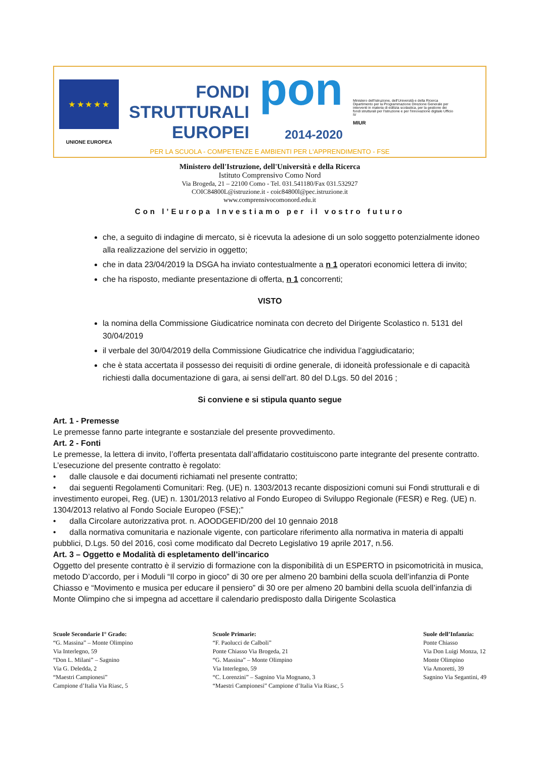★ ★ ★ ★ ★
UNIONE EUROPEA
FONDI
STRUTTURALI
EUROPEI
pon
2014-2020
Ministero dell'Istruzione, dell'Università e della Ricerca Dipartimento per la Programmazione Direzione Generale per interventi in materia di edilizia scolastica, per la gestione dei fondi strutturali per l'istruzione e per l'innovazione digitale Ufficio IV
MIUR
PER LA SCUOLA - COMPETENZE E AMBIENTI PER L'APPRENDIMENTO - FSE
Ministero dell'Istruzione, dell'Università e della Ricerca
Istituto Comprensivo Como Nord
Via Brogeda, 21 – 22100 Como - Tel. 031.541180/Fax 031.532927
COIC84800L@istruzione.it - coic84800l@pec.istruzione.it
www.comprensivocomonord.edu.it
Con l’Europa Investiamo per il vostro futuro
che, a seguito di indagine di mercato, si è ricevuta la adesione di un solo soggetto potenzialmente idoneo alla realizzazione del servizio in oggetto;
che in data 23/04/2019 la DSGA ha inviato contestualmente a n 1 operatori economici lettera di invito;
che ha risposto, mediante presentazione di offerta, n 1 concorrenti;
VISTO
la nomina della Commissione Giudicatrice nominata con decreto del Dirigente Scolastico n. 5131 del 30/04/2019
il verbale del 30/04/2019 della Commissione Giudicatrice che individua l’aggiudicatario;
che è stata accertata il possesso dei requisiti di ordine generale, di idoneità professionale e di capacità richiesti dalla documentazione di gara, ai sensi dell’art. 80 del D.Lgs. 50 del 2016 ;
Si conviene e si stipula quanto segue
Art. 1 - Premesse
Le premesse fanno parte integrante e sostanziale del presente provvedimento.
Art. 2 - Fonti
Le premesse, la lettera di invito, l’offerta presentata dall’affidatario costituiscono parte integrante del presente contratto.
L’esecuzione del presente contratto è regolato:
• dalle clausole e dai documenti richiamati nel presente contratto;
• dai seguenti Regolamenti Comunitari: Reg. (UE) n. 1303/2013 recante disposizioni comuni sui Fondi strutturali e di investimento europei, Reg. (UE) n. 1301/2013 relativo al Fondo Europeo di Sviluppo Regionale (FESR) e Reg. (UE) n. 1304/2013 relativo al Fondo Sociale Europeo (FSE);”
• dalla Circolare autorizzativa prot. n. AOODGEFID/200 del 10 gennaio 2018
• dalla normativa comunitaria e nazionale vigente, con particolare riferimento alla normativa in materia di appalti pubblici, D.Lgs. 50 del 2016, così come modificato dal Decreto Legislativo 19 aprile 2017, n.56.
Art. 3 – Oggetto e Modalità di espletamento dell’incarico
Oggetto del presente contratto è il servizio di formazione con la disponibilità di un ESPERTO in psicomotricità in musica, metodo D’accordo, per i Moduli “Il corpo in gioco” di 30 ore per almeno 20 bambini della scuola dell’infanzia di Ponte Chiasso e “Movimento e musica per educare il pensiero” di 30 ore per almeno 20 bambini della scuola dell’infanzia di Monte Olimpino che si impegna ad accettare il calendario predisposto dalla Dirigente Scolastica
Scuole Secondarie I° Grado:
“G. Massina” – Monte Olimpino
Via Interlegno, 59
“Don L. Milani” – Sagnino
Via G. Deledda, 2
“Maestri Campionesi”
Campione d’Italia Via Riasc, 5
Scuole Primarie:
“F. Paolucci de Calboli”
Ponte Chiasso Via Brogeda, 21
“G. Massina” – Monte Olimpino
Via Interlegno, 59
“C. Lorenzini” – Sagnino Via Mognano, 3
“Maestri Campionesi” Campione d’Italia Via Riasc, 5
Suole dell’Infanzia:
Ponte Chiasso
Via Don Luigi Monza, 12
Monte Olimpino
Via Amoretti, 39
Sagnino Via Segantini, 49